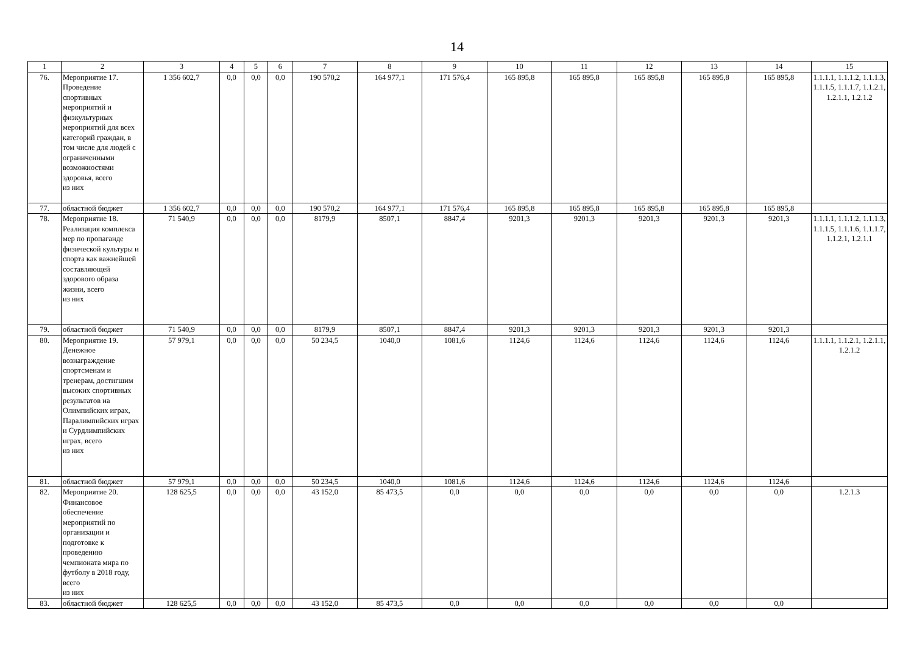14
| 1 | 2 | 3 | 4 | 5 | 6 | 7 | 8 | 9 | 10 | 11 | 12 | 13 | 14 | 15 |
| --- | --- | --- | --- | --- | --- | --- | --- | --- | --- | --- | --- | --- | --- | --- |
| 76. | Мероприятие 17. Проведение спортивных мероприятий и физкультурных мероприятий для всех категорий граждан, в том числе для людей с ограниченными возможностями здоровья, всего из них | 1 356 602,7 | 0,0 | 0,0 | 0,0 | 190 570,2 | 164 977,1 | 171 576,4 | 165 895,8 | 165 895,8 | 165 895,8 | 165 895,8 | 165 895,8 | 1.1.1.1, 1.1.1.2, 1.1.1.3, 1.1.1.5, 1.1.1.7, 1.1.2.1, 1.2.1.1, 1.2.1.2 |
| 77. | областной бюджет | 1 356 602,7 | 0,0 | 0,0 | 0,0 | 190 570,2 | 164 977,1 | 171 576,4 | 165 895,8 | 165 895,8 | 165 895,8 | 165 895,8 | 165 895,8 | |
| 78. | Мероприятие 18. Реализация комплекса мер по пропаганде физической культуры и спорта как важнейшей составляющей здорового образа жизни, всего из них | 71 540,9 | 0,0 | 0,0 | 0,0 | 8179,9 | 8507,1 | 8847,4 | 9201,3 | 9201,3 | 9201,3 | 9201,3 | 9201,3 | 1.1.1.1, 1.1.1.2, 1.1.1.3, 1.1.1.5, 1.1.1.6, 1.1.1.7, 1.1.2.1, 1.2.1.1 |
| 79. | областной бюджет | 71 540,9 | 0,0 | 0,0 | 0,0 | 8179,9 | 8507,1 | 8847,4 | 9201,3 | 9201,3 | 9201,3 | 9201,3 | 9201,3 | |
| 80. | Мероприятие 19. Денежное вознаграждение спортсменам и тренерам, достигшим высоких спортивных результатов на Олимпийских играх, Паралимпийских играх и Сурдлимпийских играх, всего из них | 57 979,1 | 0,0 | 0,0 | 0,0 | 50 234,5 | 1040,0 | 1081,6 | 1124,6 | 1124,6 | 1124,6 | 1124,6 | 1124,6 | 1.1.1.1, 1.1.2.1, 1.2.1.1, 1.2.1.2 |
| 81. | областной бюджет | 57 979,1 | 0,0 | 0,0 | 0,0 | 50 234,5 | 1040,0 | 1081,6 | 1124,6 | 1124,6 | 1124,6 | 1124,6 | 1124,6 | |
| 82. | Мероприятие 20. Финансовое обеспечение мероприятий по организации и подготовке к проведению чемпионата мира по футболу в 2018 году, всего из них | 128 625,5 | 0,0 | 0,0 | 0,0 | 43 152,0 | 85 473,5 | 0,0 | 0,0 | 0,0 | 0,0 | 0,0 | 0,0 | 1.2.1.3 |
| 83. | областной бюджет | 128 625,5 | 0,0 | 0,0 | 0,0 | 43 152,0 | 85 473,5 | 0,0 | 0,0 | 0,0 | 0,0 | 0,0 | 0,0 | |